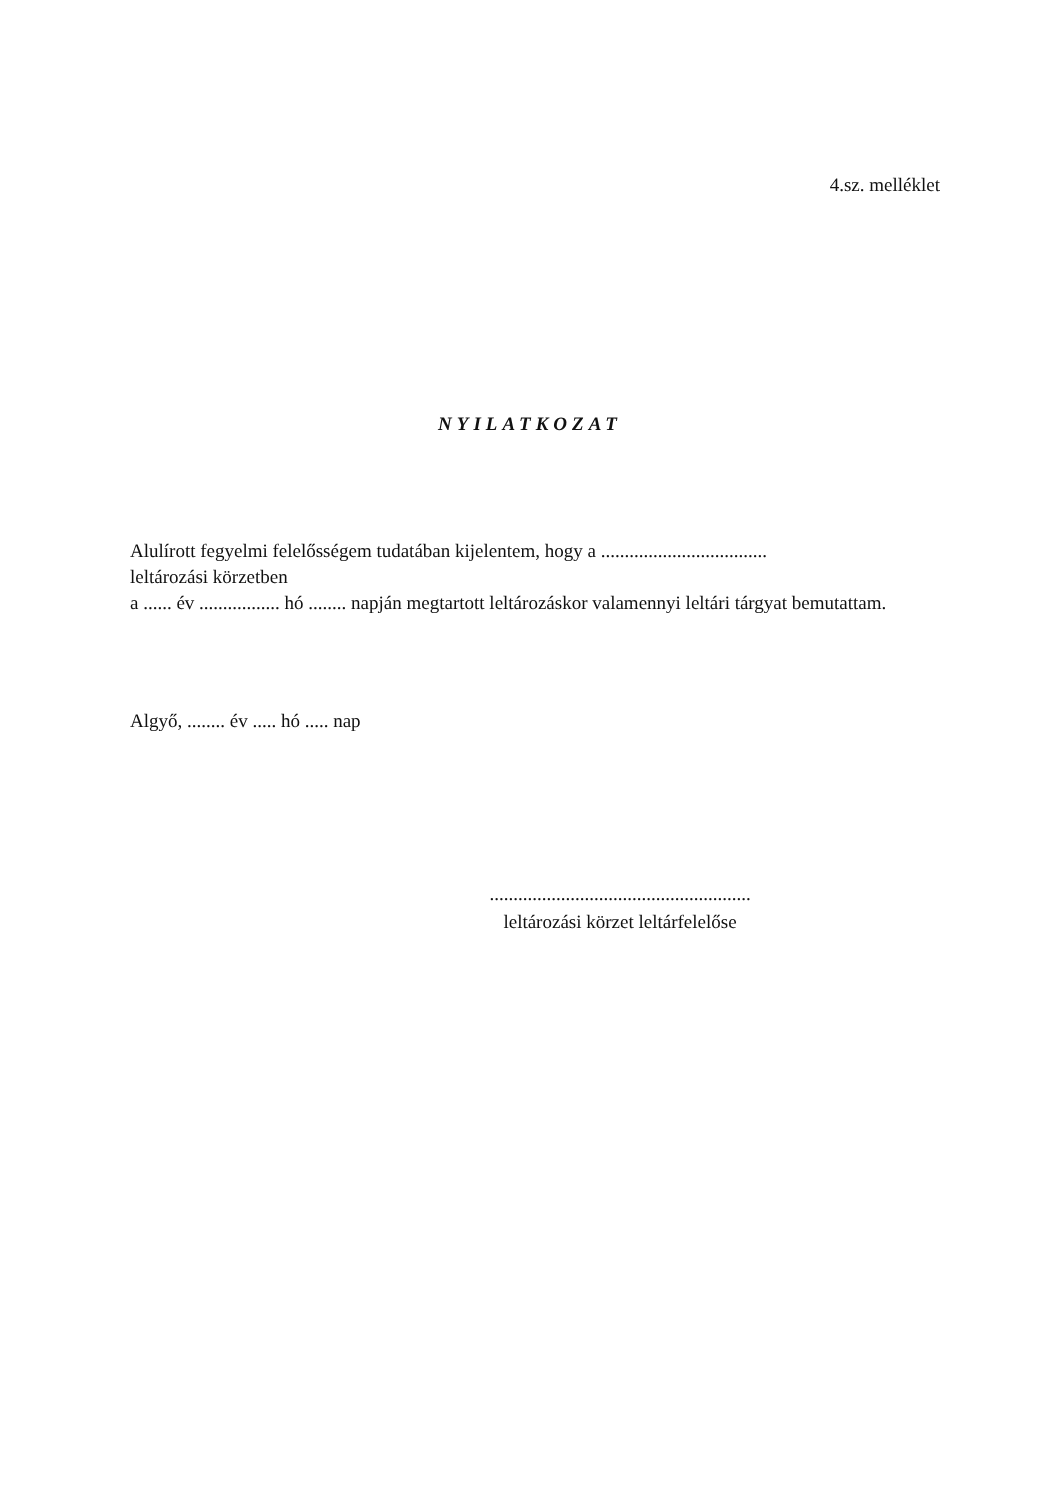4.sz. melléklet
NYILATKOZAT
Alulírott fegyelmi felelősségem tudatában kijelentem, hogy a ...................................
leltározási körzetben
a ...... év ................. hó ........ napján megtartott leltározáskor valamennyi leltári tárgyat bemutattam.
Algyő, ........ év ..... hó ..... nap
.......................................................
leltározási körzet leltárfelelőse